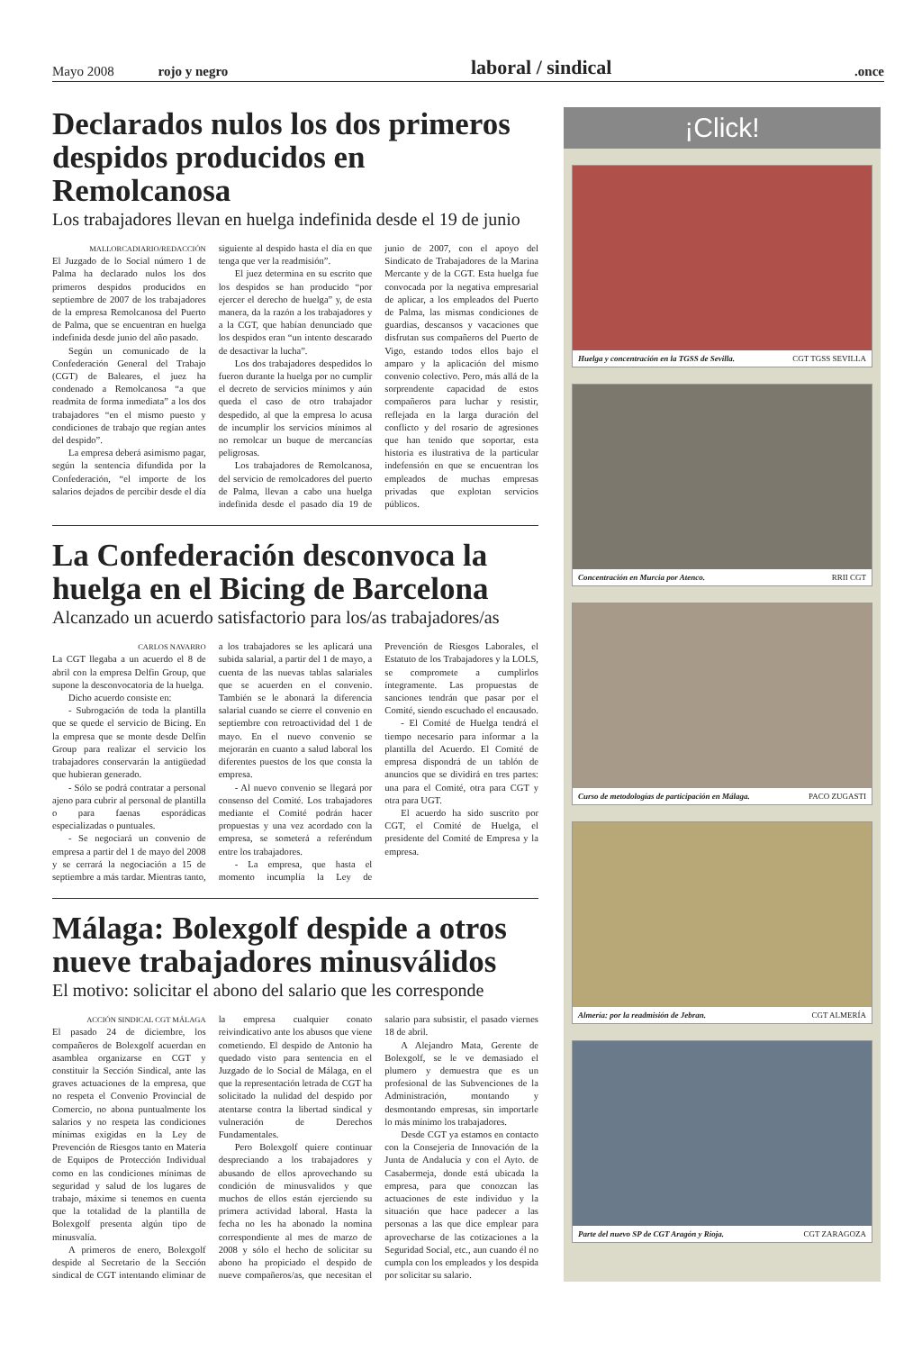Mayo 2008 rojo y negro laboral / sindical.once
Declarados nulos los dos primeros despidos producidos en Remolcanosa
Los trabajadores llevan en huelga indefinida desde el 19 de junio
MALLORCADIARIO/REDACCIÓN
El Juzgado de lo Social número 1 de Palma ha declarado nulos los dos primeros despidos producidos en septiembre de 2007 de los trabajadores de la empresa Remolcanosa del Puerto de Palma, que se encuentran en huelga indefinida desde junio del año pasado.
Según un comunicado de la Confederación General del Trabajo (CGT) de Baleares, el juez ha condenado a Remolcanosa “a que readmita de forma inmediata” a los dos trabajadores “en el mismo puesto y condiciones de trabajo que regían antes del despido”.
La empresa deberá asimismo pagar, según la sentencia difundida por la Confederación, “el importe de los salarios dejados de percibir desde el día siguiente al despido hasta el día en que tenga que ver la readmisión”.
El juez determina en su escrito que los despidos se han producido “por ejercer el derecho de huelga” y, de esta manera, da la razón a los trabajadores y a la CGT, que habían denunciado que los despidos eran “un intento descarado de desactivar la lucha”.
Los dos trabajadores despedidos lo fueron durante la huelga por no cumplir el decreto de servicios mínimos y aún queda el caso de otro trabajador despedido, al que la empresa lo acusa de incumplir los servicios mínimos al no remolcar un buque de mercancías peligrosas.
Los trabajadores de Remolcanosa, del servicio de remolcadores del puerto de Palma, llevan a cabo una huelga indefinida desde el pasado día 19 de junio de 2007, con el apoyo del Sindicato de Trabajadores de la Marina Mercante y de la CGT. Esta huelga fue convocada por la negativa empresarial de aplicar, a los empleados del Puerto de Palma, las mismas condiciones de guardias, descansos y vacaciones que disfrutan sus compañeros del Puerto de Vigo, estando todos ellos bajo el amparo y la aplicación del mismo convenio colectivo. Pero, más allá de la sorprendente capacidad de estos compañeros para luchar y resistir, reflejada en la larga duración del conflicto y del rosario de agresiones que han tenido que soportar, esta historia es ilustrativa de la particular indefensión en que se encuentran los empleados de muchas empresas privadas que explotan servicios públicos.
La Confederación desconvoca la huelga en el Bicing de Barcelona
Alcanzado un acuerdo satisfactorio para los/as trabajadores/as
CARLOS NAVARRO
La CGT llegaba a un acuerdo el 8 de abril con la empresa Delfin Group, que supone la desconvocatoria de la huelga.
Dicho acuerdo consiste en:
- Subrogación de toda la plantilla que se quede el servicio de Bicing. En la empresa que se monte desde Delfin Group para realizar el servicio los trabajadores conservarán la antigüedad que hubieran generado.
- Sólo se podrá contratar a personal ajeno para cubrir al personal de plantilla o para faenas esporádicas especializadas o puntuales.
- Se negociará un convenio de empresa a partir del 1 de mayo del 2008 y se cerrará la negociación a 15 de septiembre a más tardar. Mientras tanto, a los trabajadores se les aplicará una subida salarial, a partir del 1 de mayo, a cuenta de las nuevas tablas salariales que se acuerden en el convenio. También se le abonará la diferencia salarial cuando se cierre el convenio en septiembre con retroactividad del 1 de mayo. En el nuevo convenio se mejorarán en cuanto a salud laboral los diferentes puestos de los que consta la empresa.
- Al nuevo convenio se llegará por consenso del Comité. Los trabajadores mediante el Comité podrán hacer propuestas y una vez acordado con la empresa, se someterá a referéndum entre los trabajadores.
- La empresa, que hasta el momento incumplía la Ley de Prevención de Riesgos Laborales, el Estatuto de los Trabajadores y la LOLS, se compromete a cumplirlos íntegramente. Las propuestas de sanciones tendrán que pasar por el Comité, siendo escuchado el encausado.
- El Comité de Huelga tendrá el tiempo necesario para informar a la plantilla del Acuerdo. El Comité de empresa dispondrá de un tablón de anuncios que se dividirá en tres partes: una para el Comité, otra para CGT y otra para UGT.
El acuerdo ha sido suscrito por CGT, el Comité de Huelga, el presidente del Comité de Empresa y la empresa.
Málaga: Bolexgolf despide a otros nueve trabajadores minusválidos
El motivo: solicitar el abono del salario que les corresponde
ACCIÓN SINDICAL CGT MÁLAGA
El pasado 24 de diciembre, los compañeros de Bolexgolf acuerdan en asamblea organizarse en CGT y constituir la Sección Sindical, ante las graves actuaciones de la empresa, que no respeta el Convenio Provincial de Comercio, no abona puntualmente los salarios y no respeta las condiciones mínimas exigidas en la Ley de Prevención de Riesgos tanto en Materia de Equipos de Protección Individual como en las condiciones mínimas de seguridad y salud de los lugares de trabajo, máxime si tenemos en cuenta que la totalidad de la plantilla de Bolexgolf presenta algún tipo de minusvalía.
A primeros de enero, Bolexgolf despide al Secretario de la Sección sindical de CGT intentando eliminar de la empresa cualquier conato reivindicativo ante los abusos que viene cometiendo. El despido de Antonio ha quedado visto para sentencia en el Juzgado de lo Social de Málaga, en el que la representación letrada de CGT ha solicitado la nulidad del despido por atentarse contra la libertad sindical y vulneración de Derechos Fundamentales.
Pero Bolexgolf quiere continuar despreciando a los trabajadores y abusando de ellos aprovechando su condición de minusvalidos y que muchos de ellos están ejerciendo su primera actividad laboral. Hasta la fecha no les ha abonado la nomina correspondiente al mes de marzo de 2008 y sólo el hecho de solicitar su abono ha propiciado el despido de nueve compañeros/as, que necesitan el salario para subsistir, el pasado viernes 18 de abril.
A Alejandro Mata, Gerente de Bolexgolf, se le ve demasiado el plumero y demuestra que es un profesional de las Subvenciones de la Administración, montando y desmontando empresas, sin importarle lo más mínimo los trabajadores.
Desde CGT ya estamos en contacto con la Consejeria de Innovación de la Junta de Andalucía y con el Ayto. de Casabermeja, donde está ubicada la empresa, para que conozcan las actuaciones de este individuo y la situación que hace padecer a las personas a las que dice emplear para aprovecharse de las cotizaciones a la Seguridad Social, etc., aun cuando él no cumpla con los empleados y los despida por solicitar su salario.
¡Click!
Huelga y concentración en la TGSS de Sevilla. CGT TGSS SEVILLA
Concentración en Murcia por Atenco. RRII CGT
Curso de metodologías de participación en Málaga. PACO ZUGASTI
Almería: por la readmisión de Jebran. CGT ALMERÍA
Parte del nuevo SP de CGT Aragón y Rioja. CGT ZARAGOZA